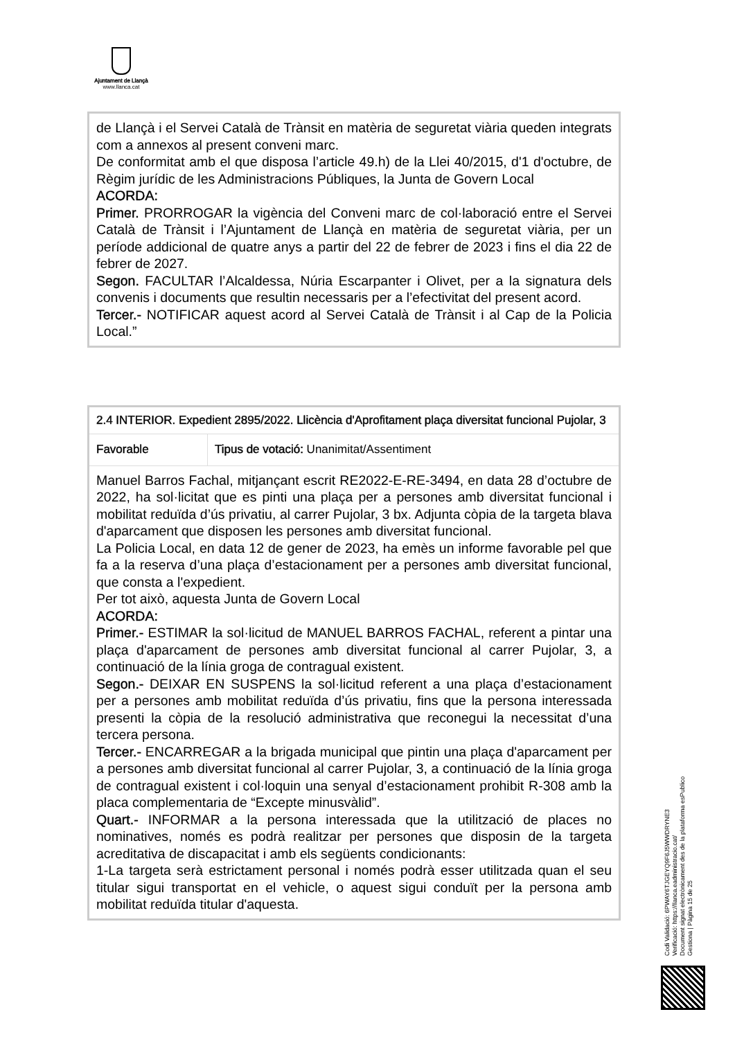Ajuntament de Llançà
www.llanca.cat
de Llançà i el Servei Català de Trànsit en matèria de seguretat viària queden integrats com a annexos al present conveni marc.
De conformitat amb el que disposa l’article 49.h) de la Llei 40/2015, d'1 d'octubre, de Règim jurídic de les Administracions Públiques, la Junta de Govern Local
ACORDA:
Primer. PRORROGAR la vigència del Conveni marc de col·laboració entre el Servei Català de Trànsit i l’Ajuntament de Llançà en matèria de seguretat viària, per un període addicional de quatre anys a partir del 22 de febrer de 2023 i fins el dia 22 de febrer de 2027.
Segon. FACULTAR l’Alcaldessa, Núria Escarpanter i Olivet, per a la signatura dels convenis i documents que resultin necessaris per a l’efectivitat del present acord.
Tercer.- NOTIFICAR aquest acord al Servei Català de Trànsit i al Cap de la Policia Local.”
2.4 INTERIOR. Expedient 2895/2022. Llicència d'Aprofitament plaça diversitat funcional Pujolar, 3
Favorable Tipus de votació: Unanimitat/Assentiment
Manuel Barros Fachal, mitjançant escrit RE2022-E-RE-3494, en data 28 d’octubre de 2022, ha sol·licitat que es pinti una plaça per a persones amb diversitat funcional i mobilitat reduïda d’ús privatiu, al carrer Pujolar, 3 bx. Adjunta còpia de la targeta blava d'aparcament que disposen les persones amb diversitat funcional.
La Policia Local, en data 12 de gener de 2023, ha emès un informe favorable pel que fa a la reserva d’una plaça d’estacionament per a persones amb diversitat funcional, que consta a l'expedient.
Per tot això, aquesta Junta de Govern Local
ACORDA:
Primer.- ESTIMAR la sol·licitud de MANUEL BARROS FACHAL, referent a pintar una plaça d'aparcament de persones amb diversitat funcional al carrer Pujolar, 3, a continuació de la línia groga de contragual existent.
Segon.- DEIXAR EN SUSPENS la sol·licitud referent a una plaça d’estacionament per a persones amb mobilitat reduïda d’ús privatiu, fins que la persona interessada presenti la còpia de la resolució administrativa que reconegui la necessitat d’una tercera persona.
Tercer.- ENCARREGAR a la brigada municipal que pintin una plaça d'aparcament per a persones amb diversitat funcional al carrer Pujolar, 3, a continuació de la línia groga de contragual existent i col·loquin una senyal d’estacionament prohibit R-308 amb la placa complementaria de “Excepte minusvàlid”.
Quart.- INFORMAR a la persona interessada que la utilització de places no nominatives, només es podrà realitzar per persones que disposin de la targeta acreditativa de discapacitat i amb els següents condicionants:
1-La targeta serà estrictament personal i només podrà esser utilitzada quan el seu titular sigui transportat en el vehicle, o aquest sigui conduït per la persona amb mobilitat reduïda titular d'aquesta.
Codi Validació: 6PWAY6TJGEYQ9F6J5WWDRYNE3
Verificació: https://llanca.eadministracio.cat/
Document signat electrònicament des de la plataforma esPublico Gestiona | Pàgina 15 de 25